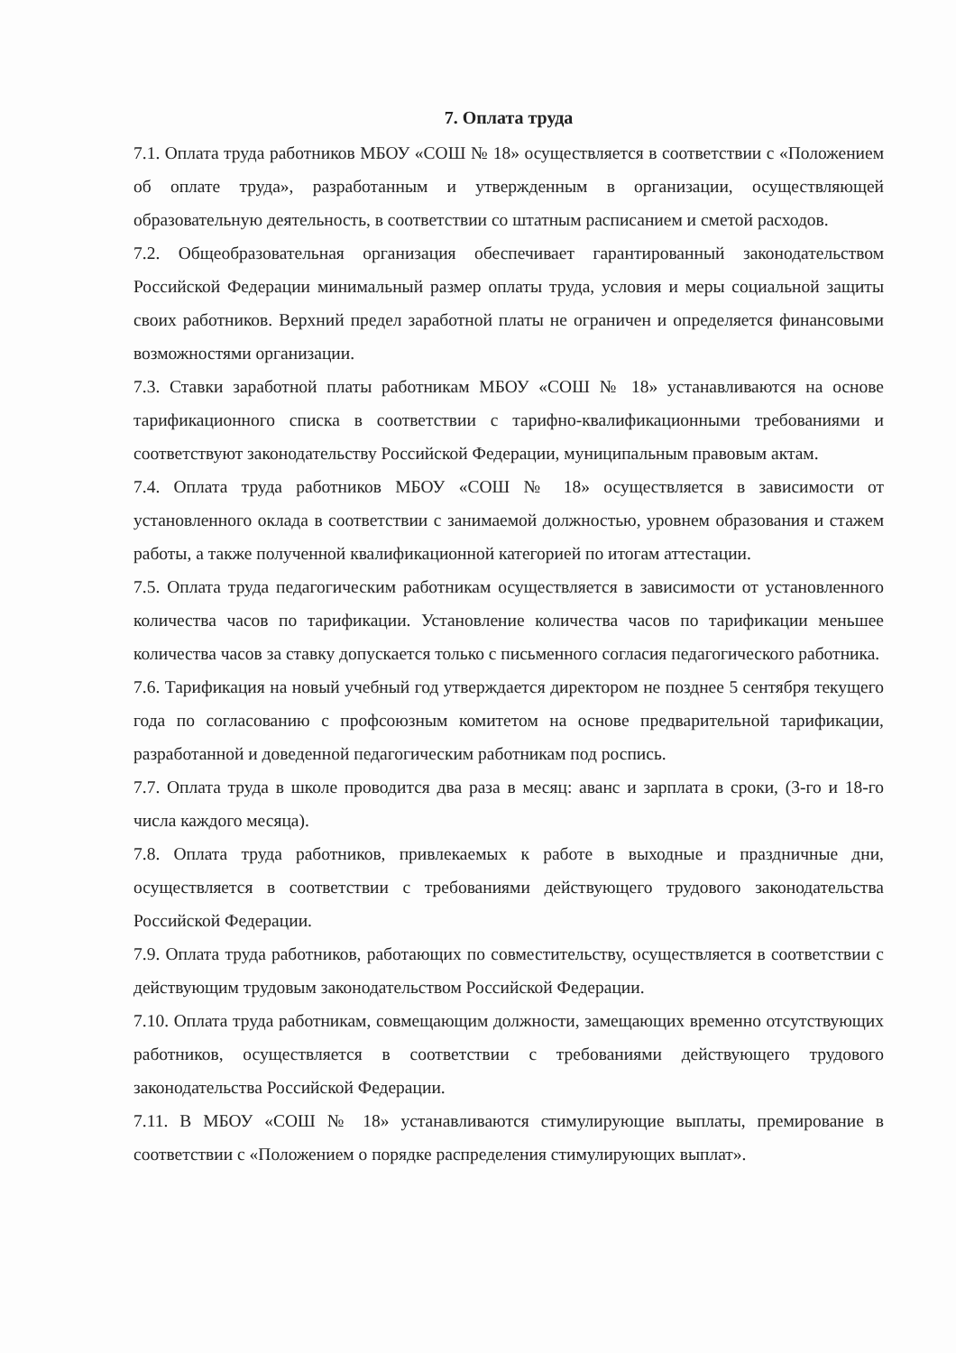7. Оплата труда
7.1. Оплата труда работников МБОУ «СОШ № 18» осуществляется в соответствии с «Положением об оплате труда», разработанным и утвержденным в организации, осуществляющей образовательную деятельность, в соответствии со штатным расписанием и сметой расходов.
7.2. Общеобразовательная организация обеспечивает гарантированный законодательством Российской Федерации минимальный размер оплаты труда, условия и меры социальной защиты своих работников. Верхний предел заработной платы не ограничен и определяется финансовыми возможностями организации.
7.3. Ставки заработной платы работникам МБОУ «СОШ № 18» устанавливаются на основе тарификационного списка в соответствии с тарифно-квалификационными требованиями и соответствуют законодательству Российской Федерации, муниципальным правовым актам.
7.4. Оплата труда работников МБОУ «СОШ № 18» осуществляется в зависимости от установленного оклада в соответствии с занимаемой должностью, уровнем образования и стажем работы, а также полученной квалификационной категорией по итогам аттестации.
7.5. Оплата труда педагогическим работникам осуществляется в зависимости от установленного количества часов по тарификации. Установление количества часов по тарификации меньшее количества часов за ставку допускается только с письменного согласия педагогического работника.
7.6. Тарификация на новый учебный год утверждается директором не позднее 5 сентября текущего года по согласованию с профсоюзным комитетом на основе предварительной тарификации, разработанной и доведенной педагогическим работникам под роспись.
7.7. Оплата труда в школе проводится два раза в месяц: аванс и зарплата в сроки, (3-го и 18-го числа каждого месяца).
7.8. Оплата труда работников, привлекаемых к работе в выходные и праздничные дни, осуществляется в соответствии с требованиями действующего трудового законодательства Российской Федерации.
7.9. Оплата труда работников, работающих по совместительству, осуществляется в соответствии с действующим трудовым законодательством Российской Федерации.
7.10. Оплата труда работникам, совмещающим должности, замещающих временно отсутствующих работников, осуществляется в соответствии с требованиями действующего трудового законодательства Российской Федерации.
7.11. В МБОУ «СОШ № 18» устанавливаются стимулирующие выплаты, премирование в соответствии с «Положением о порядке распределения стимулирующих выплат».